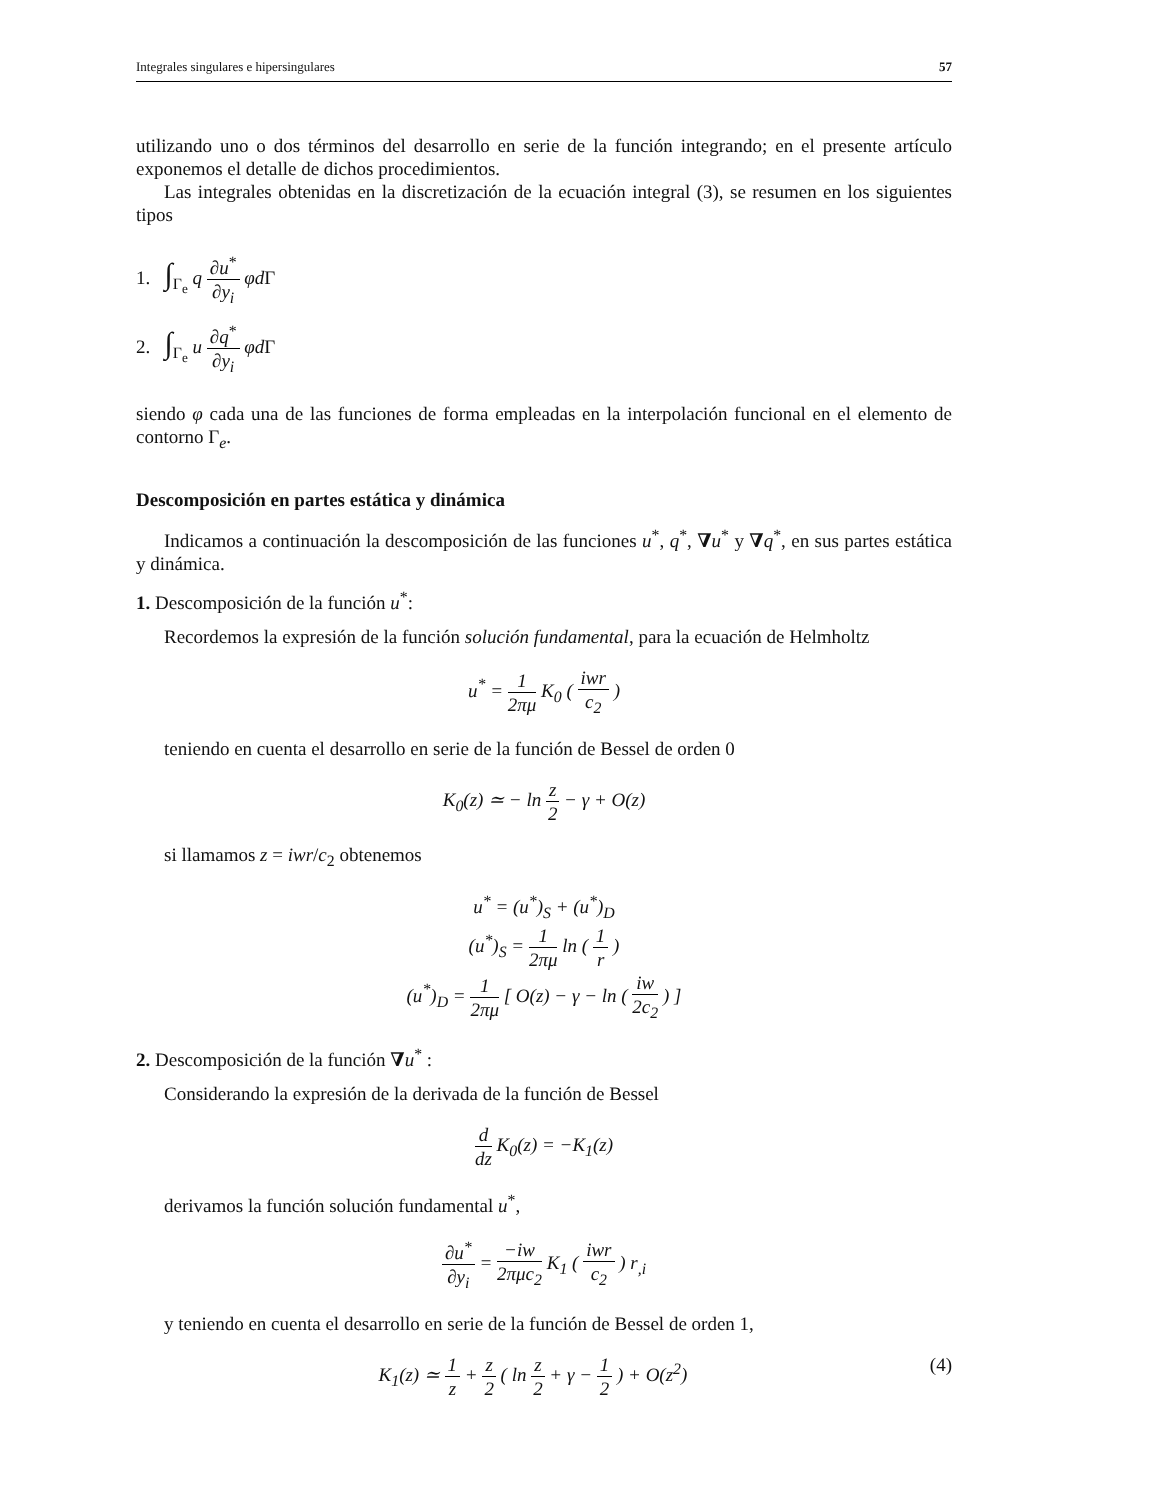Integrales singulares e hipersingulares 57
utilizando uno o dos términos del desarrollo en serie de la función integrando; en el presente artículo exponemos el detalle de dichos procedimientos.
Las integrales obtenidas en la discretización de la ecuación integral (3), se resumen en los siguientes tipos
1. ∫<sub>Γ<sub>e</sub></sub> q ∂u<sup>*</sup> ∂y<sub>i</sub> φd Γ
2. ∫<sub>Γ<sub>e</sub></sub> u ∂q<sup>*</sup> ∂y<sub>i</sub> φd Γ
siendo φ cada una de las funciones de forma empleadas en la interpolación funcional en el elemento de contorno Γ<sub>e</sub>.
Descomposición en partes estática y dinámica
Indicamos a continuación la descomposición de las funciones u<sup>*</sup>, q<sup>*</sup>, ∇u<sup>*</sup> y ∇q<sup>*</sup>, en sus partes estática y dinámica.
1. Descomposición de la función u<sup>*</sup>:
Recordemos la expresión de la función solución fundamental, para la ecuación de Helmholtz
u<sup>*</sup> = 1 2πμ K<sub>0</sub> ( iwr c<sub>2</sub> )
teniendo en cuenta el desarrollo en serie de la función de Bessel de orden 0
K<sub>0</sub>(z) ≃ − ln z 2 − γ + O(z)
si llamamos z = iwr/c<sub>2</sub> obtenemos
u<sup>*</sup> = (u<sup>*</sup>)<sub>S</sub> + (u<sup>*</sup>)<sub>D</sub>
(u<sup>*</sup>)<sub>S</sub> = 1 2πμ ln ( 1 r )
(u<sup>*</sup>)<sub>D</sub> = 1 2πμ [ O(z) − γ − ln ( iw 2c<sub>2</sub> ) ]
2. Descomposición de la función ∇u<sup>*</sup> :
Considerando la expresión de la derivada de la función de Bessel
d dz K<sub>0</sub>(z) = −K<sub>1</sub>(z)
derivamos la función solución fundamental u<sup>*</sup>,
∂u<sup>*</sup> ∂y<sub>i</sub> = −iw 2πμc<sub>2</sub> K<sub>1</sub> ( iwr c<sub>2</sub> ) r<sub>,i</sub>
y teniendo en cuenta el desarrollo en serie de la función de Bessel de orden 1,
K<sub>1</sub>(z) ≃ 1 z + z 2 ( ln z 2 + γ − 1 2 ) + O(z<sup>2</sup>) (4)